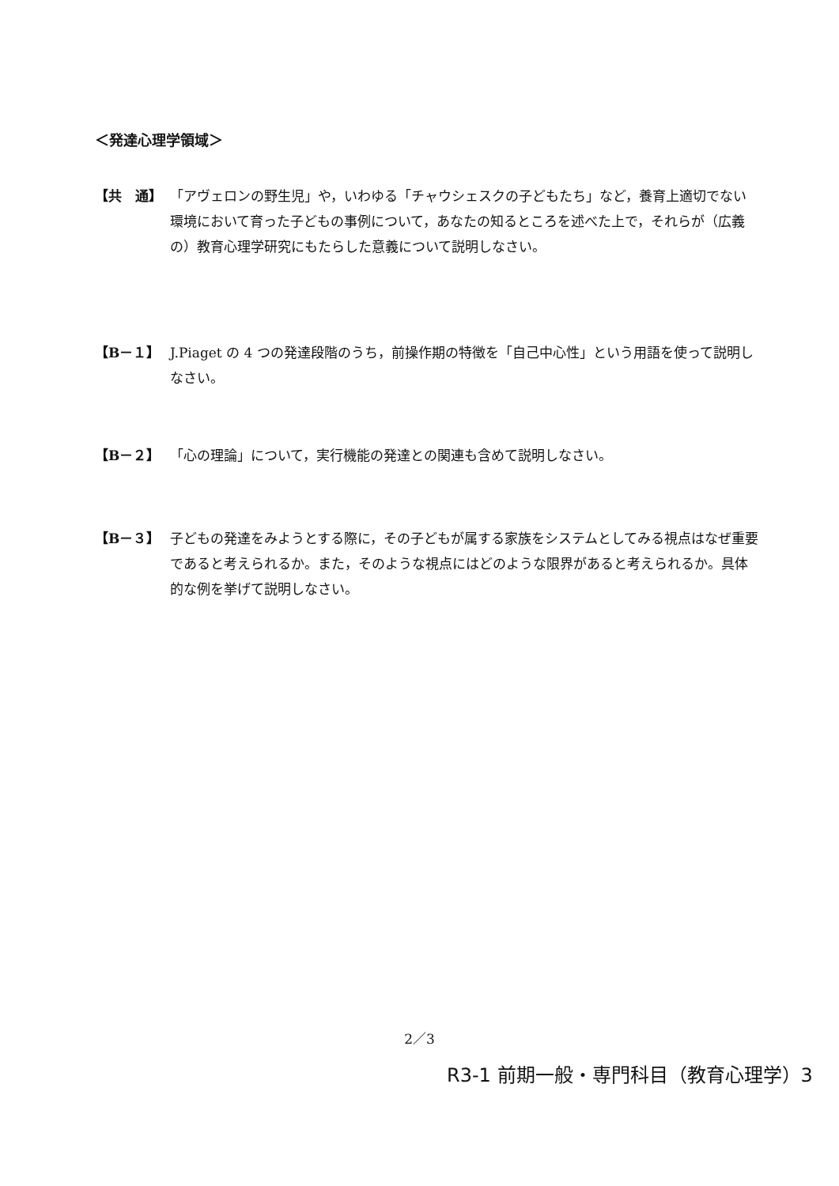＜発達心理学領域＞
【共　通】 「アヴェロンの野生児」や，いわゆる「チャウシェスクの子どもたち」など，養育上適切でない環境において育った子どもの事例について，あなたの知るところを述べた上で，それらが（広義の）教育心理学研究にもたらした意義について説明しなさい。
【B－１】 J.Piaget の 4 つの発達段階のうち，前操作期の特徴を「自己中心性」という用語を使って説明しなさい。
【B－２】 「心の理論」について，実行機能の発達との関連も含めて説明しなさい。
【B－３】 子どもの発達をみようとする際に，その子どもが属する家族をシステムとしてみる視点はなぜ重要であると考えられるか。また，そのような視点にはどのような限界があると考えられるか。具体的な例を挙げて説明しなさい。
2／3
R3-1 前期一般・専門科目（教育心理学）3